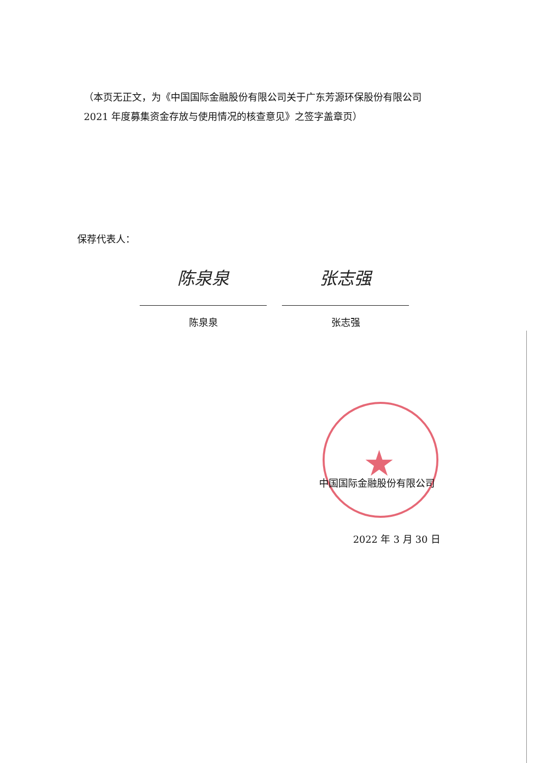（本页无正文，为《中国国际金融股份有限公司关于广东芳源环保股份有限公司 2021 年度募集资金存放与使用情况的核查意见》之签字盖章页）
保荐代表人：
陈泉泉
陈泉泉
张志强
张志强
★
中国国际金融股份有限公司
2022 年 3 月 30 日